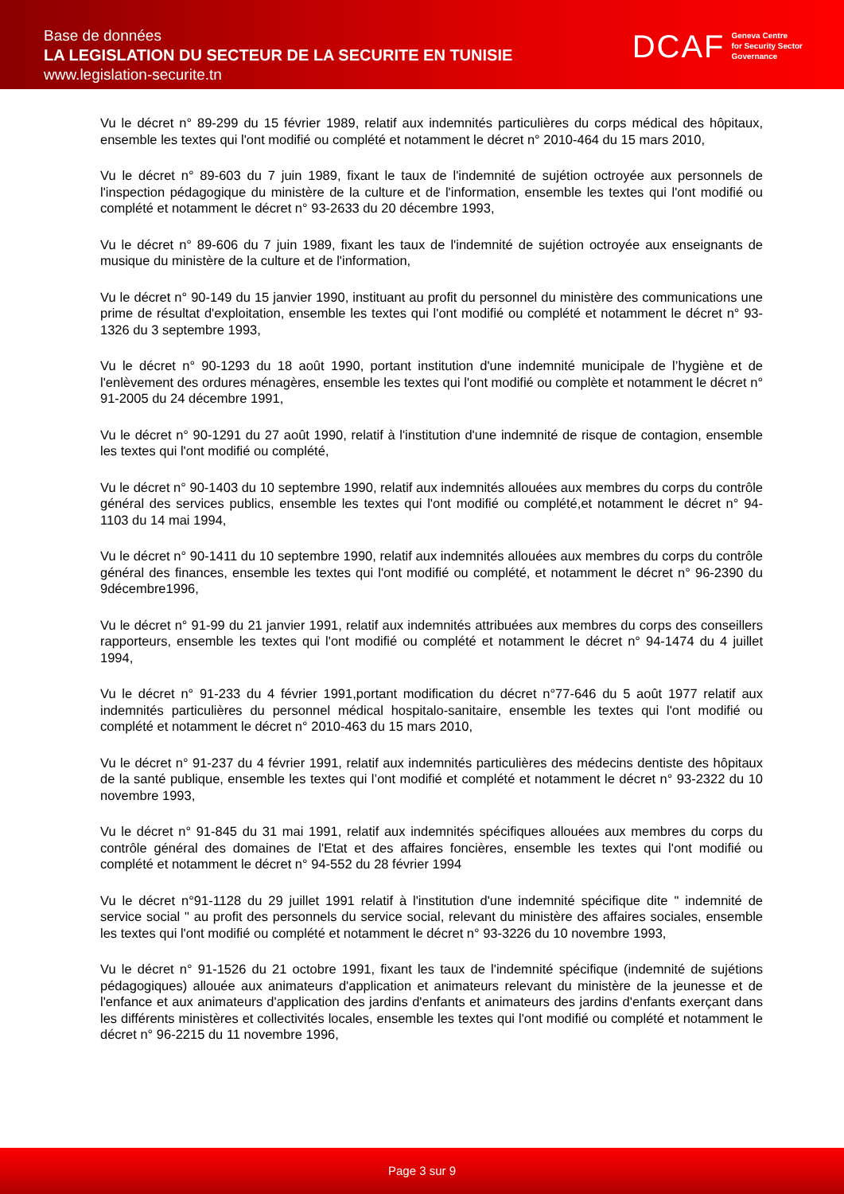Base de données
LA LEGISLATION DU SECTEUR DE LA SECURITE EN TUNISIE
www.legislation-securite.tn
DCAF Geneva Centre
for Security Sector
Governance
Vu le décret n° 89-299 du 15 février 1989, relatif aux indemnités particulières du corps médical des hôpitaux, ensemble les textes qui l'ont modifié ou complété et notamment le décret n° 2010-464 du 15 mars 2010,
Vu le décret n° 89-603 du 7 juin 1989, fixant le taux de l'indemnité de sujétion octroyée aux personnels de l'inspection pédagogique du ministère de la culture et de l'information, ensemble les textes qui l'ont modifié ou complété et notamment le décret n° 93-2633 du 20 décembre 1993,
Vu le décret n° 89-606 du 7 juin 1989, fixant les taux de l'indemnité de sujétion octroyée aux enseignants de musique du ministère de la culture et de l'information,
Vu le décret n° 90-149 du 15 janvier 1990, instituant au profit du personnel du ministère des communications une prime de résultat d'exploitation, ensemble les textes qui l'ont modifié ou complété et notamment le décret n° 93-1326 du 3 septembre 1993,
Vu le décret n° 90-1293 du 18 août 1990, portant institution d'une indemnité municipale de l’hygiène et de l'enlèvement des ordures ménagères, ensemble les textes qui l'ont modifié ou complète et notamment le décret n° 91-2005 du 24 décembre 1991,
Vu le décret n° 90-1291 du 27 août 1990, relatif à l'institution d'une indemnité de risque de contagion, ensemble les textes qui l'ont modifié ou complété,
Vu le décret n° 90-1403 du 10 septembre 1990, relatif aux indemnités allouées aux membres du corps du contrôle général des services publics, ensemble les textes qui l'ont modifié ou complété,et notamment le décret n° 94-1103 du 14 mai 1994,
Vu le décret n° 90-1411 du 10 septembre 1990, relatif aux indemnités allouées aux membres du corps du contrôle général des finances, ensemble les textes qui l'ont modifié ou complété, et notamment le décret n° 96-2390 du 9décembre1996,
Vu le décret n° 91-99 du 21 janvier 1991, relatif aux indemnités attribuées aux membres du corps des conseillers rapporteurs, ensemble les textes qui l'ont modifié ou complété et notamment le décret n° 94-1474 du 4 juillet 1994,
Vu le décret n° 91-233 du 4 février 1991,portant modification du décret n°77-646 du 5 août 1977 relatif aux indemnités particulières du personnel médical hospitalo-sanitaire, ensemble les textes qui l'ont modifié ou complété et notamment le décret n° 2010-463 du 15 mars 2010,
Vu le décret n° 91-237 du 4 février 1991, relatif aux indemnités particulières des médecins dentiste des hôpitaux de la santé publique, ensemble les textes qui l’ont modifié et complété et notamment le décret n° 93-2322 du 10 novembre 1993,
Vu le décret n° 91-845 du 31 mai 1991, relatif aux indemnités spécifiques allouées aux membres du corps du contrôle général des domaines de l'Etat et des affaires foncières, ensemble les textes qui l'ont modifié ou complété et notamment le décret n° 94-552 du 28 février 1994
Vu le décret n°91-1128 du 29 juillet 1991 relatif à l'institution d'une indemnité spécifique dite " indemnité de service social " au profit des personnels du service social, relevant du ministère des affaires sociales, ensemble les textes qui l'ont modifié ou complété et notamment le décret n° 93-3226 du 10 novembre 1993,
Vu le décret n° 91-1526 du 21 octobre 1991, fixant les taux de l'indemnité spécifique (indemnité de sujétions pédagogiques) allouée aux animateurs d'application et animateurs relevant du ministère de la jeunesse et de l'enfance et aux animateurs d'application des jardins d'enfants et animateurs des jardins d'enfants exerçant dans les différents ministères et collectivités locales, ensemble les textes qui l'ont modifié ou complété et notamment le décret n° 96-2215 du 11 novembre 1996,
Page 3 sur 9